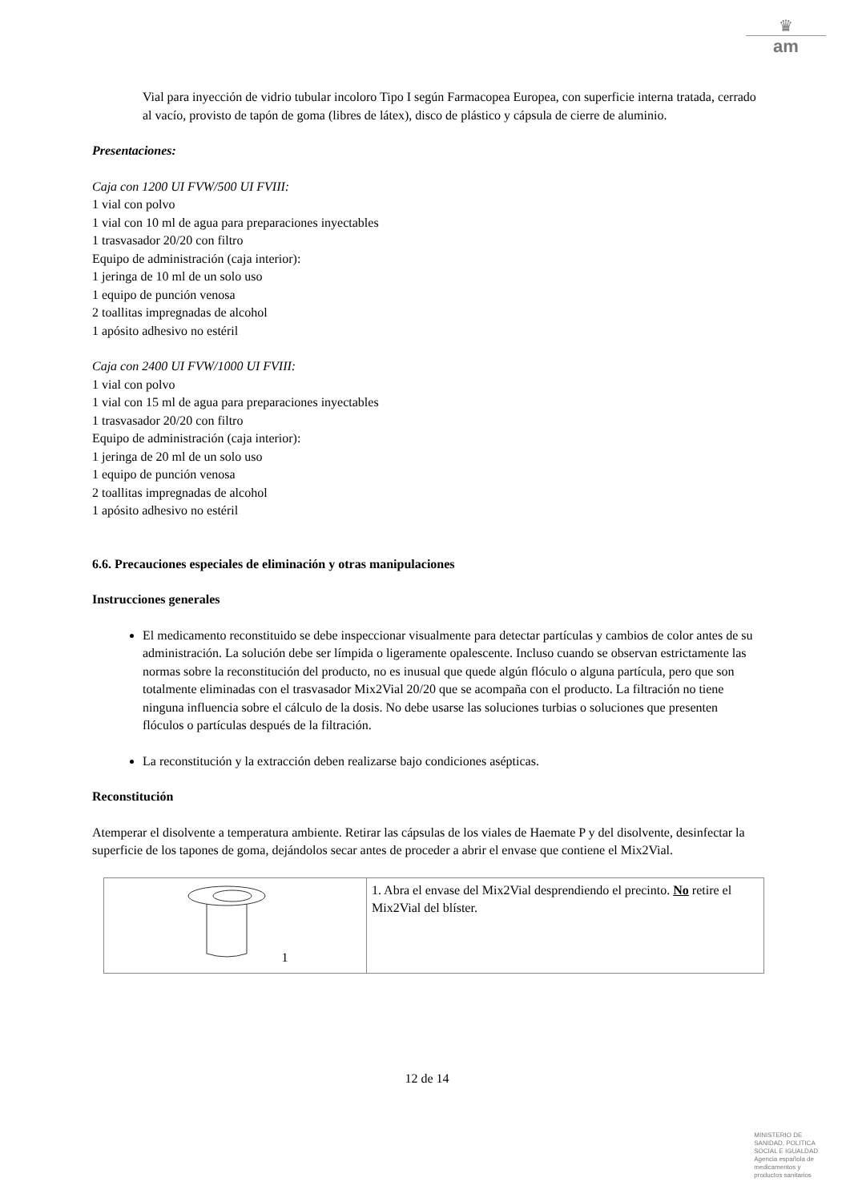♛
am
Vial para inyección de vidrio tubular incoloro Tipo I según Farmacopea Europea, con superficie interna tratada, cerrado al vacío, provisto de tapón de goma (libres de látex), disco de plástico y cápsula de cierre de aluminio.
Presentaciones:
Caja con 1200 UI FVW/500 UI FVIII:
1 vial con polvo
1 vial con 10 ml de agua para preparaciones inyectables
1 trasvasador 20/20 con filtro
Equipo de administración (caja interior):
1 jeringa de 10 ml de un solo uso
1 equipo de punción venosa
2 toallitas impregnadas de alcohol
1 apósito adhesivo no estéril
Caja con 2400 UI FVW/1000 UI FVIII:
1 vial con polvo
1 vial con 15 ml de agua para preparaciones inyectables
1 trasvasador 20/20 con filtro
Equipo de administración (caja interior):
1 jeringa de 20 ml de un solo uso
1 equipo de punción venosa
2 toallitas impregnadas de alcohol
1 apósito adhesivo no estéril
6.6. Precauciones especiales de eliminación y otras manipulaciones
Instrucciones generales
El medicamento reconstituido se debe inspeccionar visualmente para detectar partículas y cambios de color antes de su administración. La solución debe ser límpida o ligeramente opalescente. Incluso cuando se observan estrictamente las normas sobre la reconstitución del producto, no es inusual que quede algún flóculo o alguna partícula, pero que son totalmente eliminadas con el trasvasador Mix2Vial 20/20 que se acompaña con el producto. La filtración no tiene ninguna influencia sobre el cálculo de la dosis. No debe usarse las soluciones turbias o soluciones que presenten flóculos o partículas después de la filtración.
La reconstitución y la extracción deben realizarse bajo condiciones asépticas.
Reconstitución
Atemperar el disolvente a temperatura ambiente. Retirar las cápsulas de los viales de Haemate P y del disolvente, desinfectar la superficie de los tapones de goma, dejándolos secar antes de proceder a abrir el envase que contiene el Mix2Vial.
| 1 | 1. Abra el envase del Mix2Vial desprendiendo el precinto. No retire el Mix2Vial del blíster. |
12 de 14
MINISTERIO DE
SANIDAD, POLITICA
SOCIAL E IGUALDAD
Agencia española de
medicamentos y
productos sanitarios